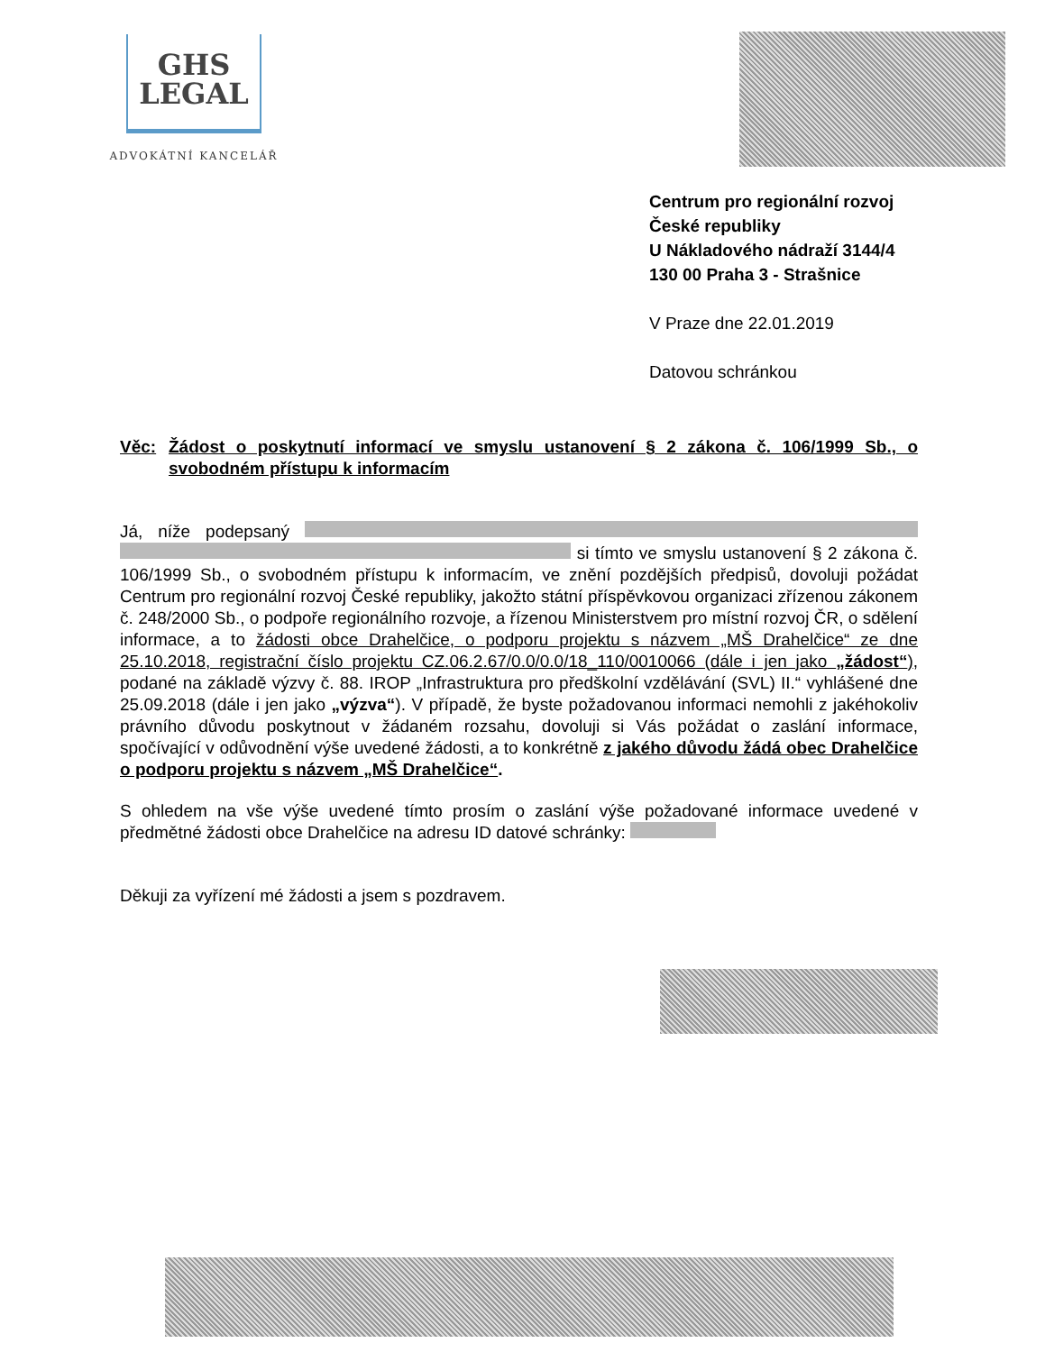GHS
LEGAL
ADVOKÁTNÍ KANCELÁŘ
Centrum pro regionální rozvoj
České republiky
U Nákladového nádraží 3144/4
130 00 Praha 3 - Strašnice
V Praze dne 22.01.2019
Datovou schránkou
Věc: Žádost o poskytnutí informací ve smyslu ustanovení § 2 zákona č. 106/1999 Sb., o svobodném přístupu k informacím
Já, níže podepsaný si tímto ve smyslu ustanovení § 2 zákona č. 106/1999 Sb., o svobodném přístupu k informacím, ve znění pozdějších předpisů, dovoluji požádat Centrum pro regionální rozvoj České republiky, jakožto státní příspěvkovou organizaci zřízenou zákonem č. 248/2000 Sb., o podpoře regionálního rozvoje, a řízenou Ministerstvem pro místní rozvoj ČR, o sdělení informace, a to žádosti obce Drahelčice, o podporu projektu s názvem „MŠ Drahelčice“ ze dne 25.10.2018, registrační číslo projektu CZ.06.2.67/0.0/0.0/18_110/0010066 (dále i jen jako „žádost“), podané na základě výzvy č. 88. IROP „Infrastruktura pro předškolní vzdělávání (SVL) II.“ vyhlášené dne 25.09.2018 (dále i jen jako „výzva“). V případě, že byste požadovanou informaci nemohli z jakéhokoliv právního důvodu poskytnout v žádaném rozsahu, dovoluji si Vás požádat o zaslání informace, spočívající v odůvodnění výše uvedené žádosti, a to konkrétně z jakého důvodu žádá obec Drahelčice o podporu projektu s názvem „MŠ Drahelčice“.
S ohledem na vše výše uvedené tímto prosím o zaslání výše požadované informace uvedené v předmětné žádosti obce Drahelčice na adresu ID datové schránky:
Děkuji za vyřízení mé žádosti a jsem s pozdravem.